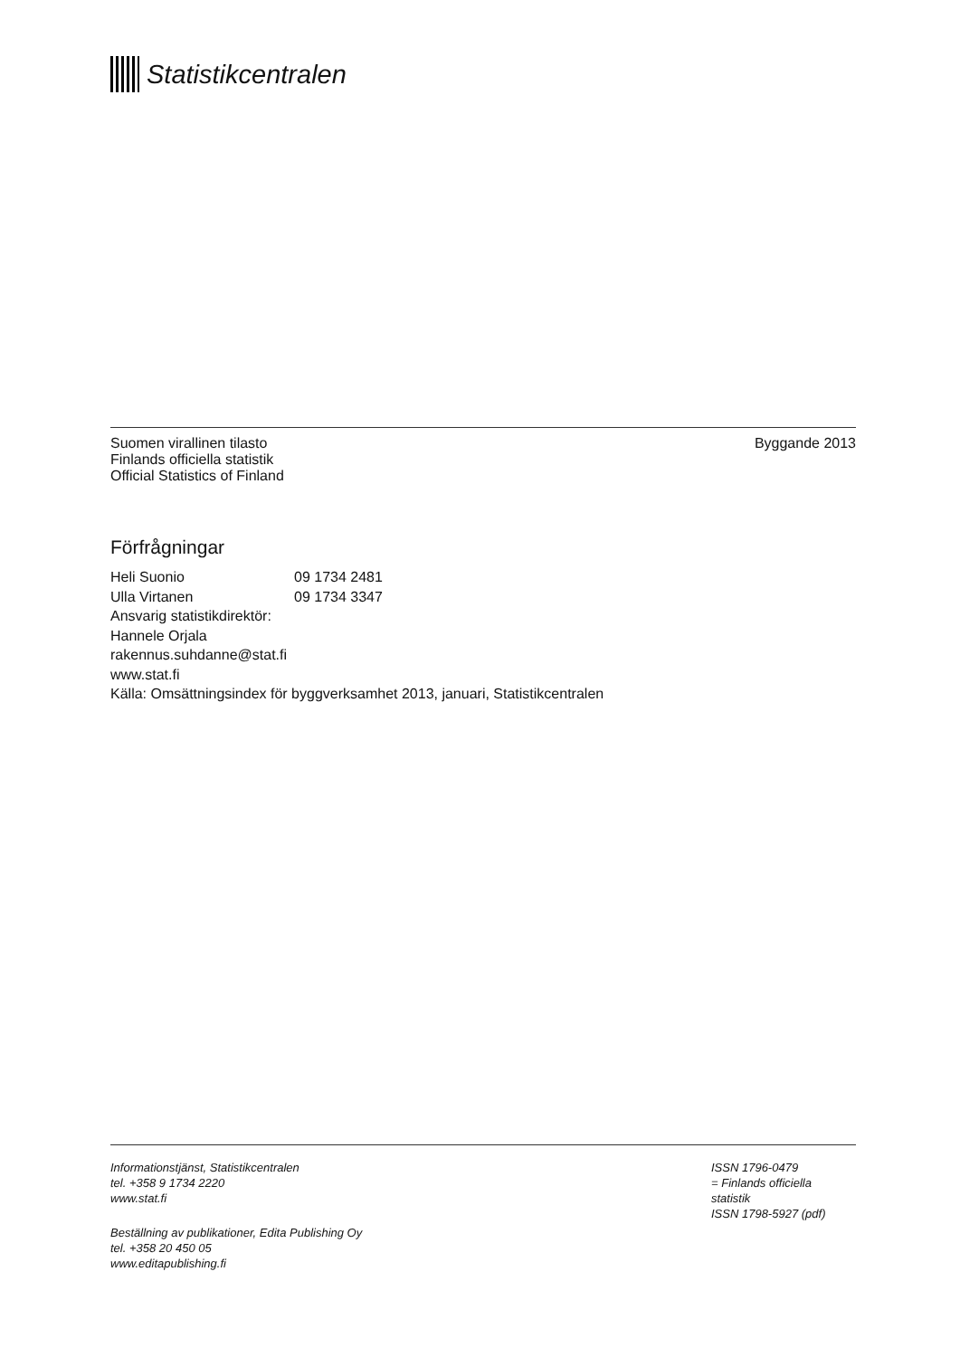Statistikcentralen
Suomen virallinen tilasto
Finlands officiella statistik
Official Statistics of Finland
Byggande 2013
Förfrågningar
Heli Suonio 09 1734 2481
Ulla Virtanen 09 1734 3347
Ansvarig statistikdirektör:
Hannele Orjala
rakennus.suhdanne@stat.fi
www.stat.fi
Källa: Omsättningsindex för byggverksamhet 2013, januari, Statistikcentralen
Informationstjänst, Statistikcentralen
tel. +358 9 1734 2220
www.stat.fi
Beställning av publikationer, Edita Publishing Oy
tel. +358 20 450 05
www.editapublishing.fi
ISSN 1796-0479
= Finlands officiella
statistik
ISSN 1798-5927 (pdf)